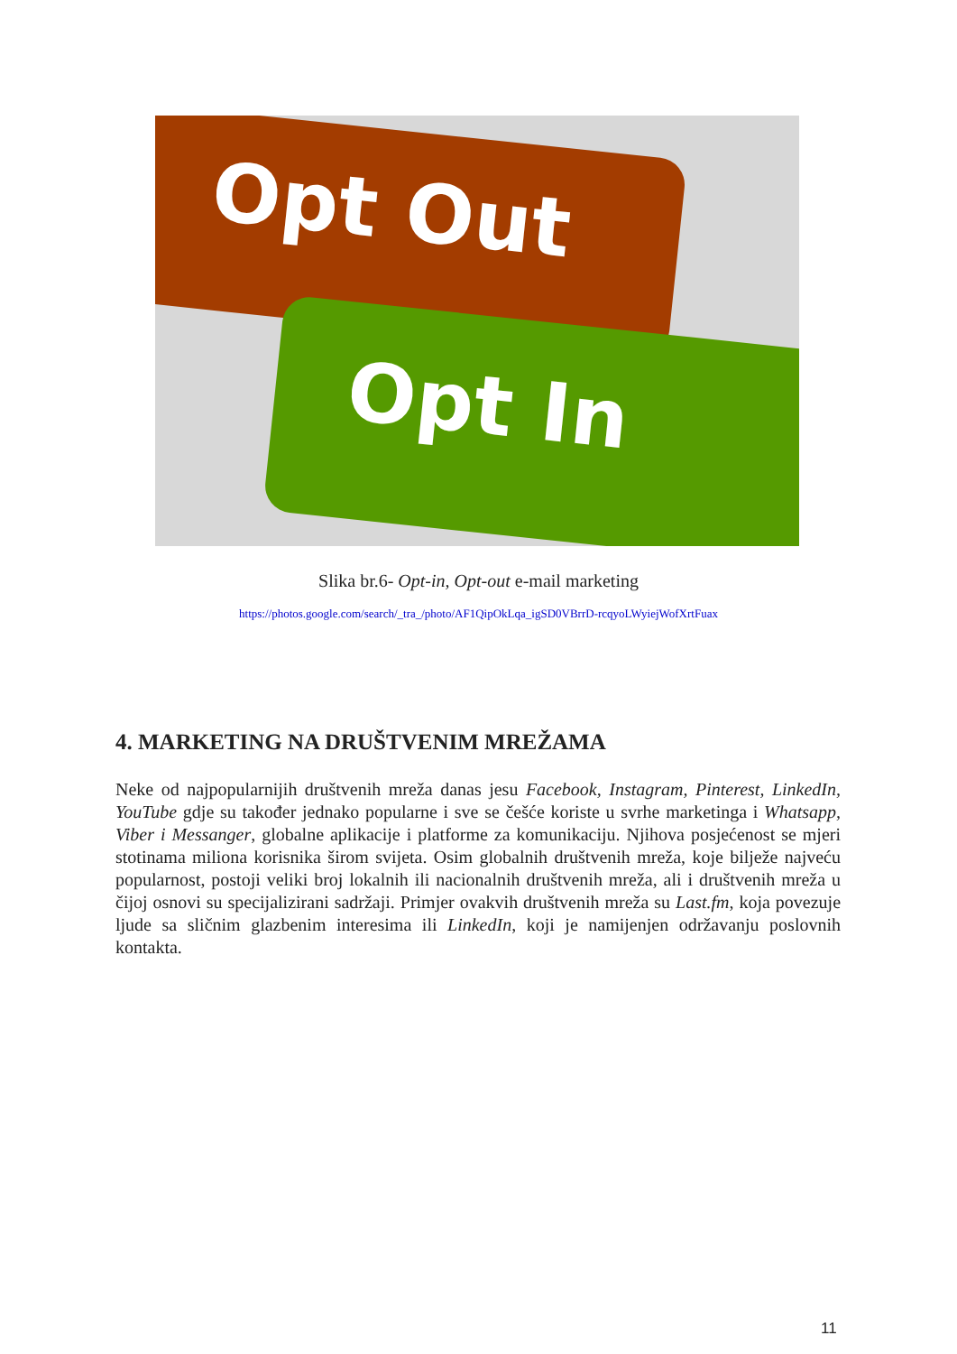Opt Out
Opt In
Slika br.6- Opt-in, Opt-out e-mail marketing
https://photos.google.com/search/_tra_/photo/AF1QipOkLqa_igSD0VBrrD-rcqyoLWyiejWofXrtFuax
4. MARKETING NA DRUŠTVENIM MREŽAMA
Neke od najpopularnijih društvenih mreža danas jesu Facebook, Instagram, Pinterest, LinkedIn, YouTube gdje su također jednako popularne i sve se češće koriste u svrhe marketinga i Whatsapp, Viber i Messanger, globalne aplikacije i platforme za komunikaciju. Njihova posjećenost se mjeri stotinama miliona korisnika širom svijeta. Osim globalnih društvenih mreža, koje bilježe najveću popularnost, postoji veliki broj lokalnih ili nacionalnih društvenih mreža, ali i društvenih mreža u čijoj osnovi su specijalizirani sadržaji. Primjer ovakvih društvenih mreža su Last.fm, koja povezuje ljude sa sličnim glazbenim interesima ili LinkedIn, koji je namijenjen održavanju poslovnih kontakta.
11